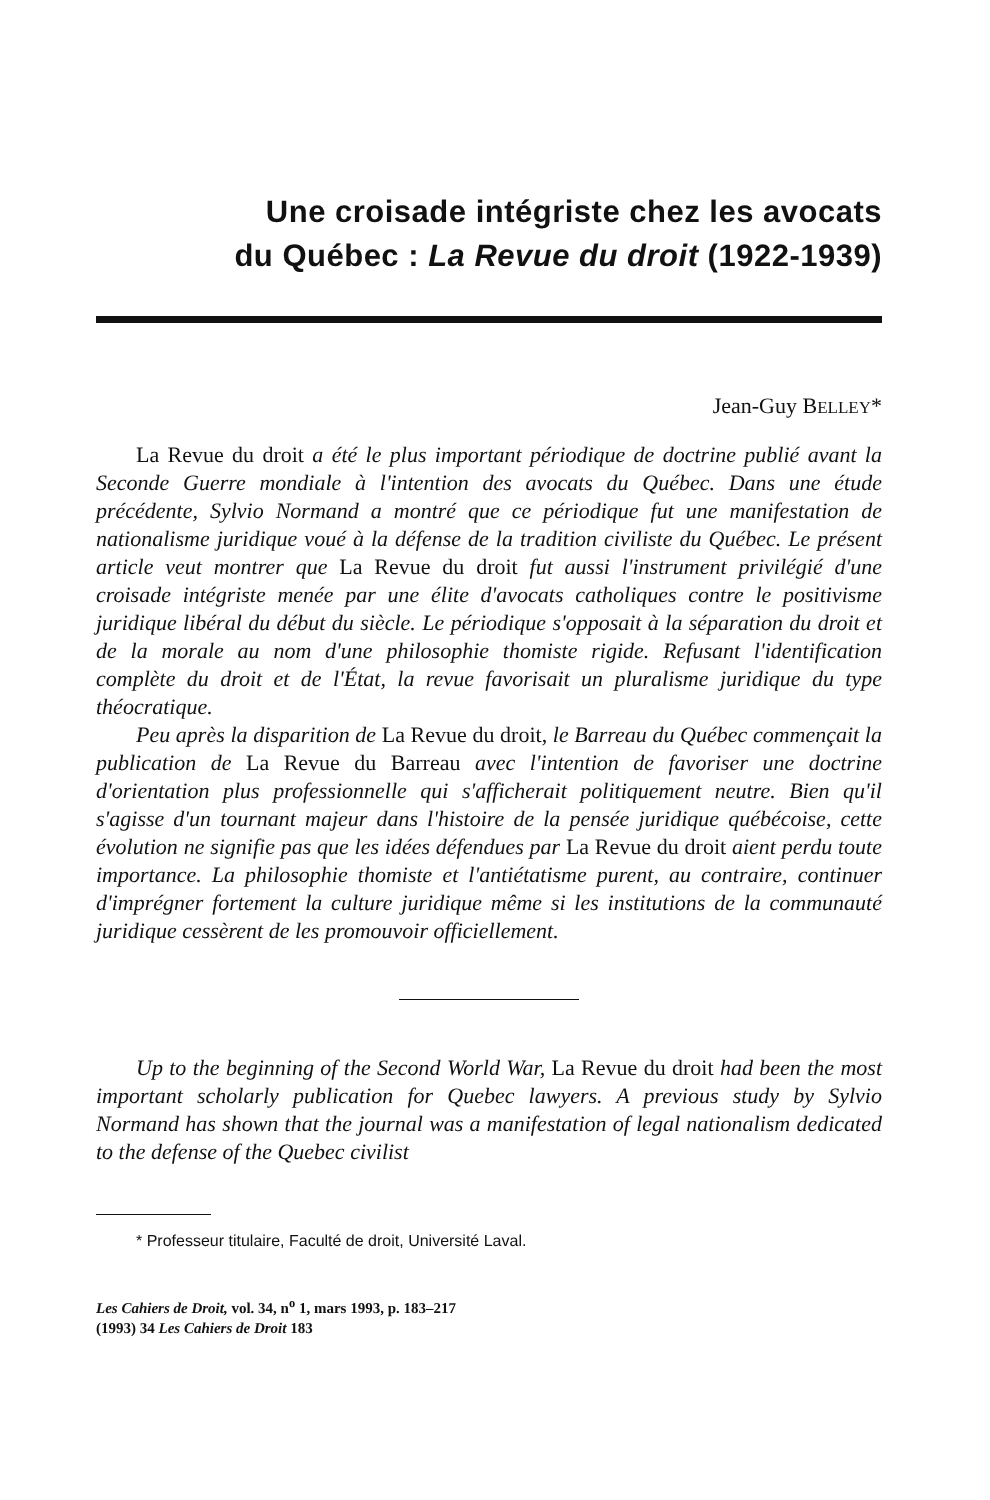Une croisade intégriste chez les avocats
du Québec : La Revue du droit (1922-1939)
Jean-Guy BELLEY*
La Revue du droit a été le plus important périodique de doctrine publié avant la Seconde Guerre mondiale à l'intention des avocats du Québec. Dans une étude précédente, Sylvio Normand a montré que ce périodique fut une manifestation de nationalisme juridique voué à la défense de la tradition civiliste du Québec. Le présent article veut montrer que La Revue du droit fut aussi l'instrument privilégié d'une croisade intégriste menée par une élite d'avocats catholiques contre le positivisme juridique libéral du début du siècle. Le périodique s'opposait à la séparation du droit et de la morale au nom d'une philosophie thomiste rigide. Refusant l'identification complète du droit et de l'État, la revue favorisait un pluralisme juridique du type théocratique.
Peu après la disparition de La Revue du droit, le Barreau du Québec commençait la publication de La Revue du Barreau avec l'intention de favoriser une doctrine d'orientation plus professionnelle qui s'afficherait politiquement neutre. Bien qu'il s'agisse d'un tournant majeur dans l'histoire de la pensée juridique québécoise, cette évolution ne signifie pas que les idées défendues par La Revue du droit aient perdu toute importance. La philosophie thomiste et l'antiétatisme purent, au contraire, continuer d'imprégner fortement la culture juridique même si les institutions de la communauté juridique cessèrent de les promouvoir officiellement.
Up to the beginning of the Second World War, La Revue du droit had been the most important scholarly publication for Quebec lawyers. A previous study by Sylvio Normand has shown that the journal was a manifestation of legal nationalism dedicated to the defense of the Quebec civilist
* Professeur titulaire, Faculté de droit, Université Laval.
Les Cahiers de Droit, vol. 34, n<sup>o</sup> 1, mars 1993, p. 183–217
(1993) 34 Les Cahiers de Droit 183